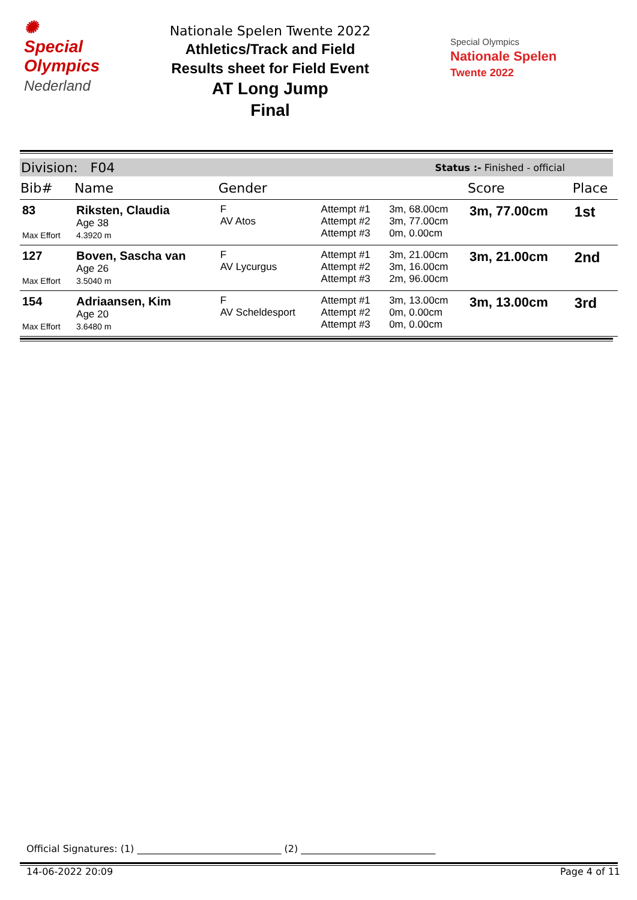✺
Special
Olympics
Nederland
Nationale Spelen Twente 2022
Athletics/Track and Field
Results sheet for Field Event
AT Long Jump
Final
Special Olympics
Nationale Spelen
Twente 2022
Division: F04 Status :- Finished - official
| Bib# | Name | Gender | | | Score | Place |
| --- | --- | --- | --- | --- | --- | --- |
| 83 Max Effort | Riksten, Claudia Age 38 4.3920 m | F AV Atos | Attempt #1 Attempt #2 Attempt #3 | 3m, 68.00cm 3m, 77.00cm 0m, 0.00cm | 3m, 77.00cm | 1st |
| 127 Max Effort | Boven, Sascha van Age 26 3.5040 m | F AV Lycurgus | Attempt #1 Attempt #2 Attempt #3 | 3m, 21.00cm 3m, 16.00cm 2m, 96.00cm | 3m, 21.00cm | 2nd |
| 154 Max Effort | Adriaansen, Kim Age 20 3.6480 m | F AV Scheldesport | Attempt #1 Attempt #2 Attempt #3 | 3m, 13.00cm 0m, 0.00cm 0m, 0.00cm | 3m, 13.00cm | 3rd |
Official Signatures: (1) ______________________________ (2) ____________________________
14-06-2022 20:09 Page 4 of 11